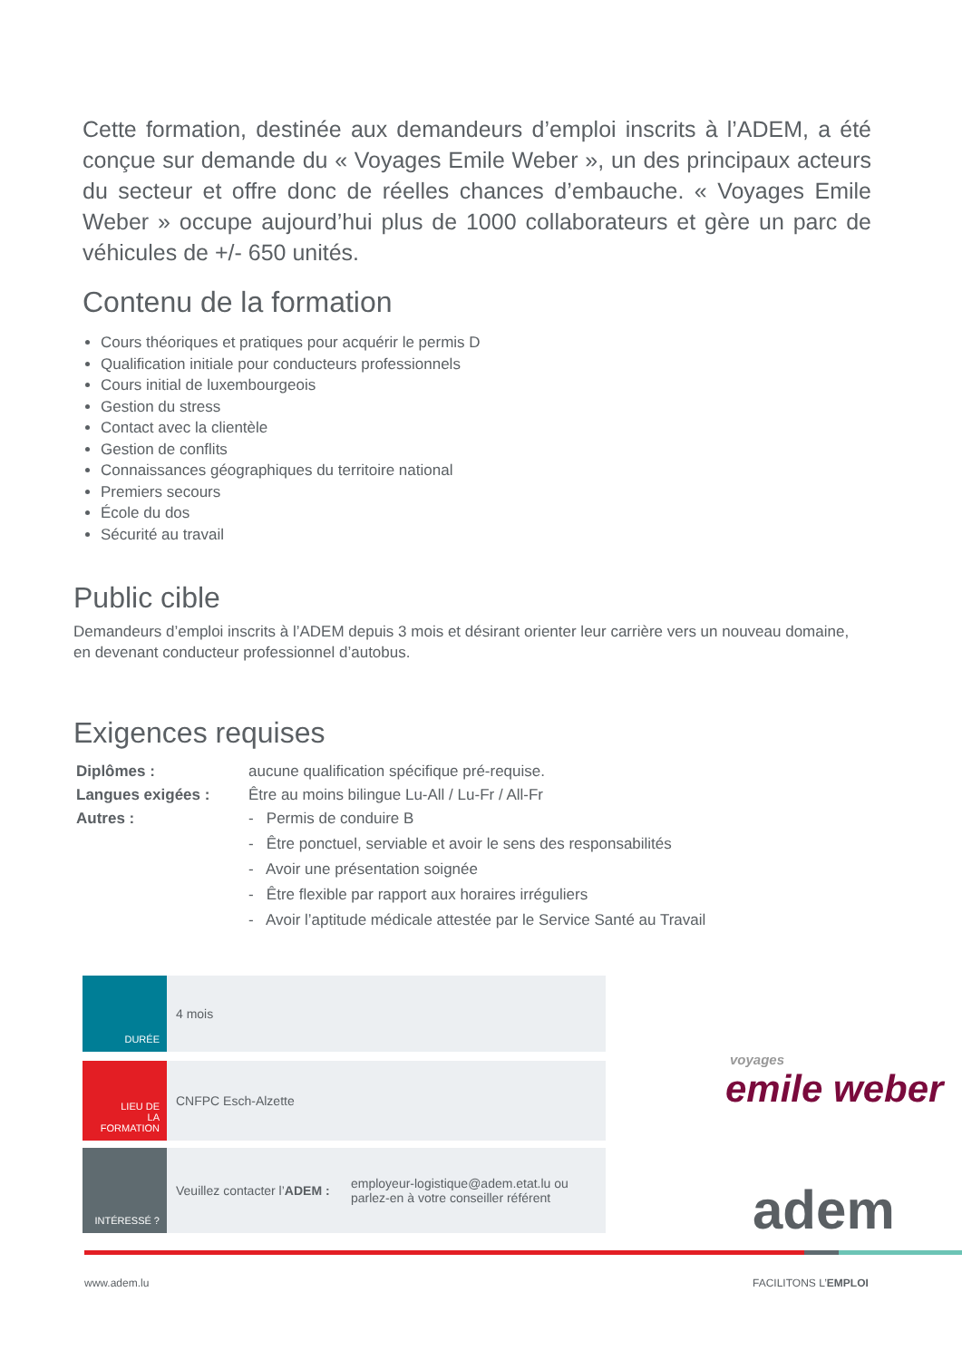Cette formation, destinée aux demandeurs d’emploi inscrits à l’ADEM, a été conçue sur demande du « Voyages Emile Weber », un des principaux acteurs du secteur et offre donc de réelles chances d’embauche. « Voyages Emile Weber » occupe aujourd’hui plus de 1000 collaborateurs et gère un parc de véhicules de +/- 650 unités.
Contenu de la formation
Cours théoriques et pratiques pour acquérir le permis D
Qualification initiale pour conducteurs professionnels
Cours initial de luxembourgeois
Gestion du stress
Contact avec la clientèle
Gestion de conflits
Connaissances géographiques du territoire national
Premiers secours
École du dos
Sécurité au travail
Public cible
Demandeurs d’emploi inscrits à l’ADEM depuis 3 mois et désirant orienter leur carrière vers un nouveau domaine, en devenant conducteur professionnel d’autobus.
Exigences requises
Diplômes : aucune qualification spécifique pré-requise.
Langues exigées : Être au moins bilingue Lu-All / Lu-Fr / All-Fr
Autres : - Permis de conduire B
- Être ponctuel, serviable et avoir le sens des responsabilités
- Avoir une présentation soignée
- Être flexible par rapport aux horaires irréguliers
- Avoir l’aptitude médicale attestée par le Service Santé au Travail
DURÉE
4 mois
LIEU DE
LA FORMATION
CNFPC Esch-Alzette
INTÉRESSÉ ?
Veuillez contacter l’ ADEM : employeur-logistique@adem.etat.lu ou
parlez-en à votre conseiller référent
voyages
emile weber
adem
www.adem.lu FACILITONS L’EMPLOI